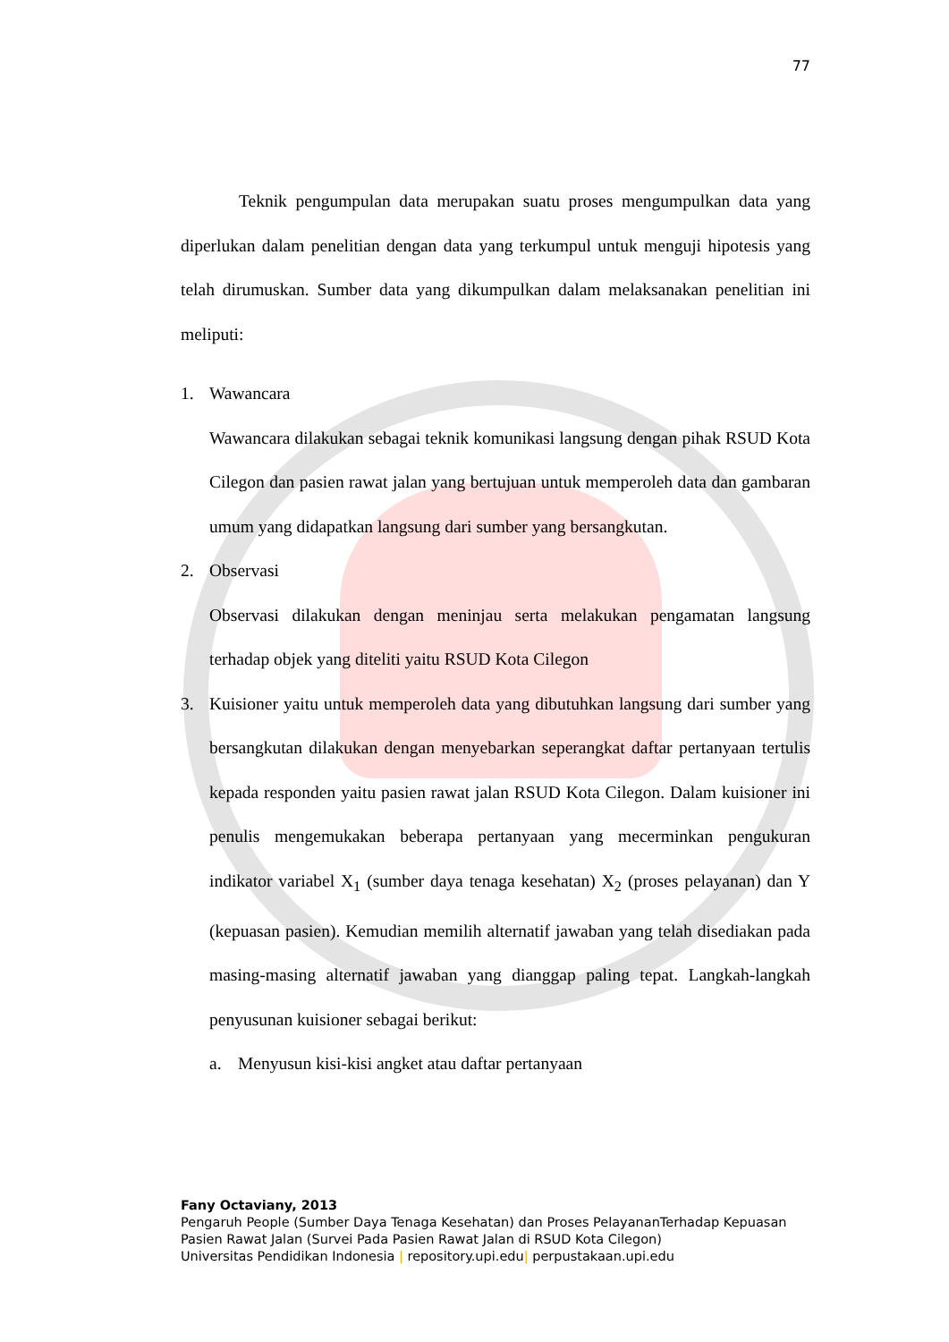77
Teknik pengumpulan data merupakan suatu proses mengumpulkan data yang diperlukan dalam penelitian dengan data yang terkumpul untuk menguji hipotesis yang telah dirumuskan. Sumber data yang dikumpulkan dalam melaksanakan penelitian ini meliputi:
1. Wawancara
Wawancara dilakukan sebagai teknik komunikasi langsung dengan pihak RSUD Kota Cilegon dan pasien rawat jalan yang bertujuan untuk memperoleh data dan gambaran umum yang didapatkan langsung dari sumber yang bersangkutan.
2. Observasi
Observasi dilakukan dengan meninjau serta melakukan pengamatan langsung terhadap objek yang diteliti yaitu RSUD Kota Cilegon
3. Kuisioner yaitu untuk memperoleh data yang dibutuhkan langsung dari sumber yang bersangkutan dilakukan dengan menyebarkan seperangkat daftar pertanyaan tertulis kepada responden yaitu pasien rawat jalan RSUD Kota Cilegon. Dalam kuisioner ini penulis mengemukakan beberapa pertanyaan yang mecerminkan pengukuran indikator variabel X<sub>1</sub> (sumber daya tenaga kesehatan) X<sub>2</sub> (proses pelayanan) dan Y (kepuasan pasien). Kemudian memilih alternatif jawaban yang telah disediakan pada masing-masing alternatif jawaban yang dianggap paling tepat. Langkah-langkah penyusunan kuisioner sebagai berikut:
a. Menyusun kisi-kisi angket atau daftar pertanyaan
Fany Octaviany, 2013
Pengaruh People (Sumber Daya Tenaga Kesehatan) dan Proses PelayananTerhadap Kepuasan
Pasien Rawat Jalan (Survei Pada Pasien Rawat Jalan di RSUD Kota Cilegon)
Universitas Pendidikan Indonesia | repository.upi.edu| perpustakaan.upi.edu